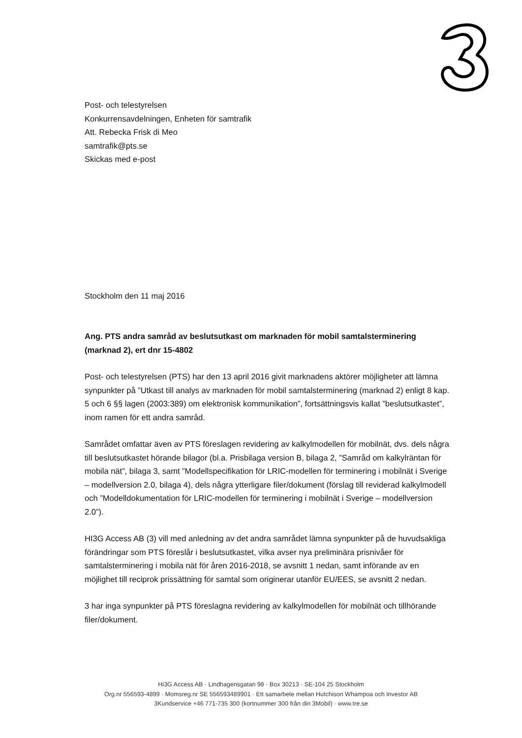Post- och telestyrelsen
Konkurrensavdelningen, Enheten för samtrafik
Att. Rebecka Frisk di Meo
samtrafik@pts.se
Skickas med e-post
Stockholm den 11 maj 2016
Ang. PTS andra samråd av beslutsutkast om marknaden för mobil samtalsterminering (marknad 2), ert dnr 15-4802
Post- och telestyrelsen (PTS) har den 13 april 2016 givit marknadens aktörer möjligheter att lämna synpunkter på ”Utkast till analys av marknaden för mobil samtalsterminering (marknad 2) enligt 8 kap. 5 och 6 §§ lagen (2003:389) om elektronisk kommunikation”, fortsättningsvis kallat ”beslutsutkastet”, inom ramen för ett andra samråd.
Samrådet omfattar även av PTS föreslagen revidering av kalkylmodellen för mobilnät, dvs. dels några till beslutsutkastet hörande bilagor (bl.a. Prisbilaga version B, bilaga 2, ”Samråd om kalkylräntan för mobila nät”, bilaga 3, samt ”Modellspecifikation för LRIC-modellen för terminering i mobilnät i Sverige – modellversion 2.0, bilaga 4), dels några ytterligare filer/dokument (förslag till reviderad kalkylmodell och ”Modelldokumentation för LRIC-modellen för terminering i mobilnät i Sverige – modellversion 2.0”).
HI3G Access AB (3) vill med anledning av det andra samrådet lämna synpunkter på de huvudsakliga förändringar som PTS föreslår i beslutsutkastet, vilka avser nya preliminära prisnivåer för samtalsterminering i mobila nät för åren 2016-2018, se avsnitt 1 nedan, samt införande av en möjlighet till reciprok prissättning för samtal som originerar utanför EU/EES, se avsnitt 2 nedan.
3 har inga synpunkter på PTS föreslagna revidering av kalkylmodellen för mobilnät och tillhörande filer/dokument.
Hi3G Access AB · Lindhagensgatan 98 · Box 30213 · SE-104 25 Stockholm
Org.nr 556593-4899 · Momsreg.nr SE 556593489901 · Ett samarbete mellan Hutchison Whampoa och Investor AB
3Kundservice +46 771-735 300 (kortnummer 300 från din 3Mobil) · www.tre.se